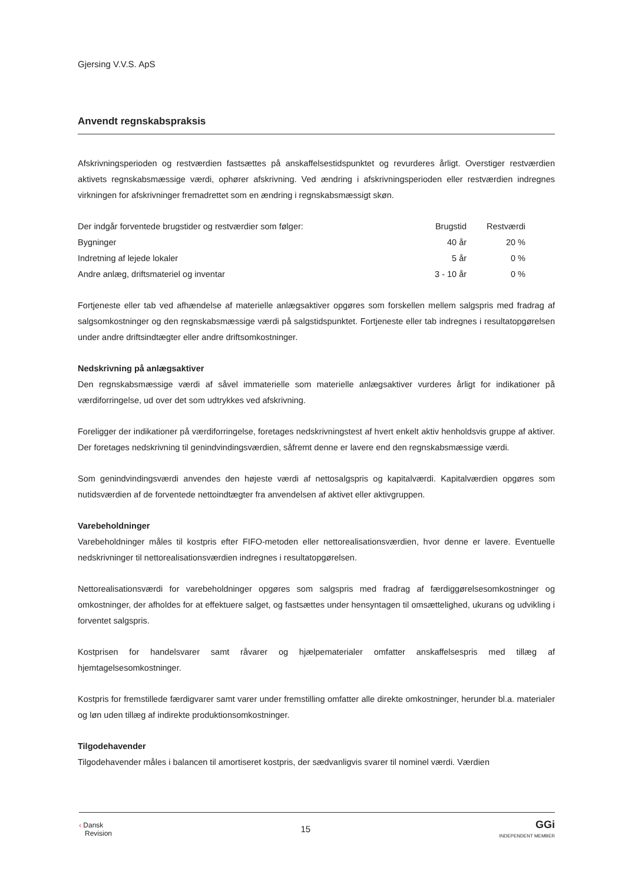Gjersing V.V.S. ApS
Anvendt regnskabspraksis
Afskrivningsperioden og restværdien fastsættes på anskaffelsestidspunktet og revurderes årligt. Overstiger restværdien aktivets regnskabsmæssige værdi, ophører afskrivning. Ved ændring i afskrivningsperioden eller restværdien indregnes virkningen for afskrivninger fremadrettet som en ændring i regnskabsmæssigt skøn.
| Der indgår forventede brugstider og restværdier som følger: | Brugstid | Restværdi |
| --- | --- | --- |
| Bygninger | 40 år | 20 % |
| Indretning af lejede lokaler | 5 år | 0 % |
| Andre anlæg, driftsmateriel og inventar | 3 - 10 år | 0 % |
Fortjeneste eller tab ved afhændelse af materielle anlægsaktiver opgøres som forskellen mellem salgspris med fradrag af salgsomkostninger og den regnskabsmæssige værdi på salgstidspunktet. Fortjeneste eller tab indregnes i resultatopgørelsen under andre driftsindtægter eller andre driftsomkostninger.
Nedskrivning på anlægsaktiver
Den regnskabsmæssige værdi af såvel immaterielle som materielle anlægsaktiver vurderes årligt for indikationer på værdiforringelse, ud over det som udtrykkes ved afskrivning.
Foreligger der indikationer på værdiforringelse, foretages nedskrivningstest af hvert enkelt aktiv henholdsvis gruppe af aktiver. Der foretages nedskrivning til genindvindingsværdien, såfremt denne er lavere end den regnskabsmæssige værdi.
Som genindvindingsværdi anvendes den højeste værdi af nettosalgspris og kapitalværdi. Kapitalværdien opgøres som nutidsværdien af de forventede nettoindtægter fra anvendelsen af aktivet eller aktivgruppen.
Varebeholdninger
Varebeholdninger måles til kostpris efter FIFO-metoden eller nettorealisationsværdien, hvor denne er lavere. Eventuelle nedskrivninger til nettorealisationsværdien indregnes i resultatopgørelsen.
Nettorealisationsværdi for varebeholdninger opgøres som salgspris med fradrag af færdiggørelsesomkostninger og omkostninger, der afholdes for at effektuere salget, og fastsættes under hensyntagen til omsættelighed, ukurans og udvikling i forventet salgspris.
Kostprisen for handelsvarer samt råvarer og hjælpematerialer omfatter anskaffelsespris med tillæg af hjemtagelsesomkostninger.
Kostpris for fremstillede færdigvarer samt varer under fremstilling omfatter alle direkte omkostninger, herunder bl.a. materialer og løn uden tillæg af indirekte produktionsomkostninger.
Tilgodehavender
Tilgodehavender måles i balancen til amortiseret kostpris, der sædvanligvis svarer til nominel værdi. Værdien
‹ Dansk
Revision
15
GGi
INDEPENDENT MEMBER